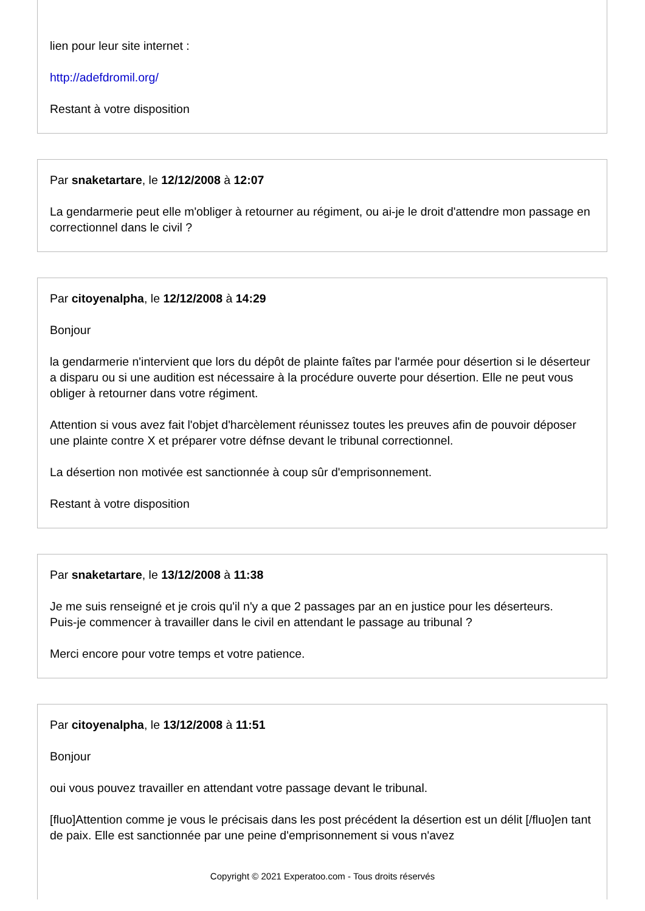lien pour leur site internet :
http://adefdromil.org/
Restant à votre disposition
Par snaketartare, le 12/12/2008 à 12:07
La gendarmerie peut elle m'obliger à retourner au régiment, ou ai-je le droit d'attendre mon passage en correctionnel dans le civil ?
Par citoyenalpha, le 12/12/2008 à 14:29
Bonjour
la gendarmerie n'intervient que lors du dépôt de plainte faîtes par l'armée pour désertion si le déserteur a disparu ou si une audition est nécessaire à la procédure ouverte pour désertion. Elle ne peut vous obliger à retourner dans votre régiment.
Attention si vous avez fait l'objet d'harcèlement réunissez toutes les preuves afin de pouvoir déposer une plainte contre X et préparer votre défnse devant le tribunal correctionnel.
La désertion non motivée est sanctionnée à coup sûr d'emprisonnement.
Restant à votre disposition
Par snaketartare, le 13/12/2008 à 11:38
Je me suis renseigné et je crois qu'il n'y a que 2 passages par an en justice pour les déserteurs.
Puis-je commencer à travailler dans le civil en attendant le passage au tribunal ?
Merci encore pour votre temps et votre patience.
Par citoyenalpha, le 13/12/2008 à 11:51
Bonjour
oui vous pouvez travailler en attendant votre passage devant le tribunal.
[fluo]Attention comme je vous le précisais dans les post précédent la désertion est un délit [/fluo]en tant de paix. Elle est sanctionnée par une peine d'emprisonnement si vous n'avez
Copyright © 2021 Experatoo.com - Tous droits réservés